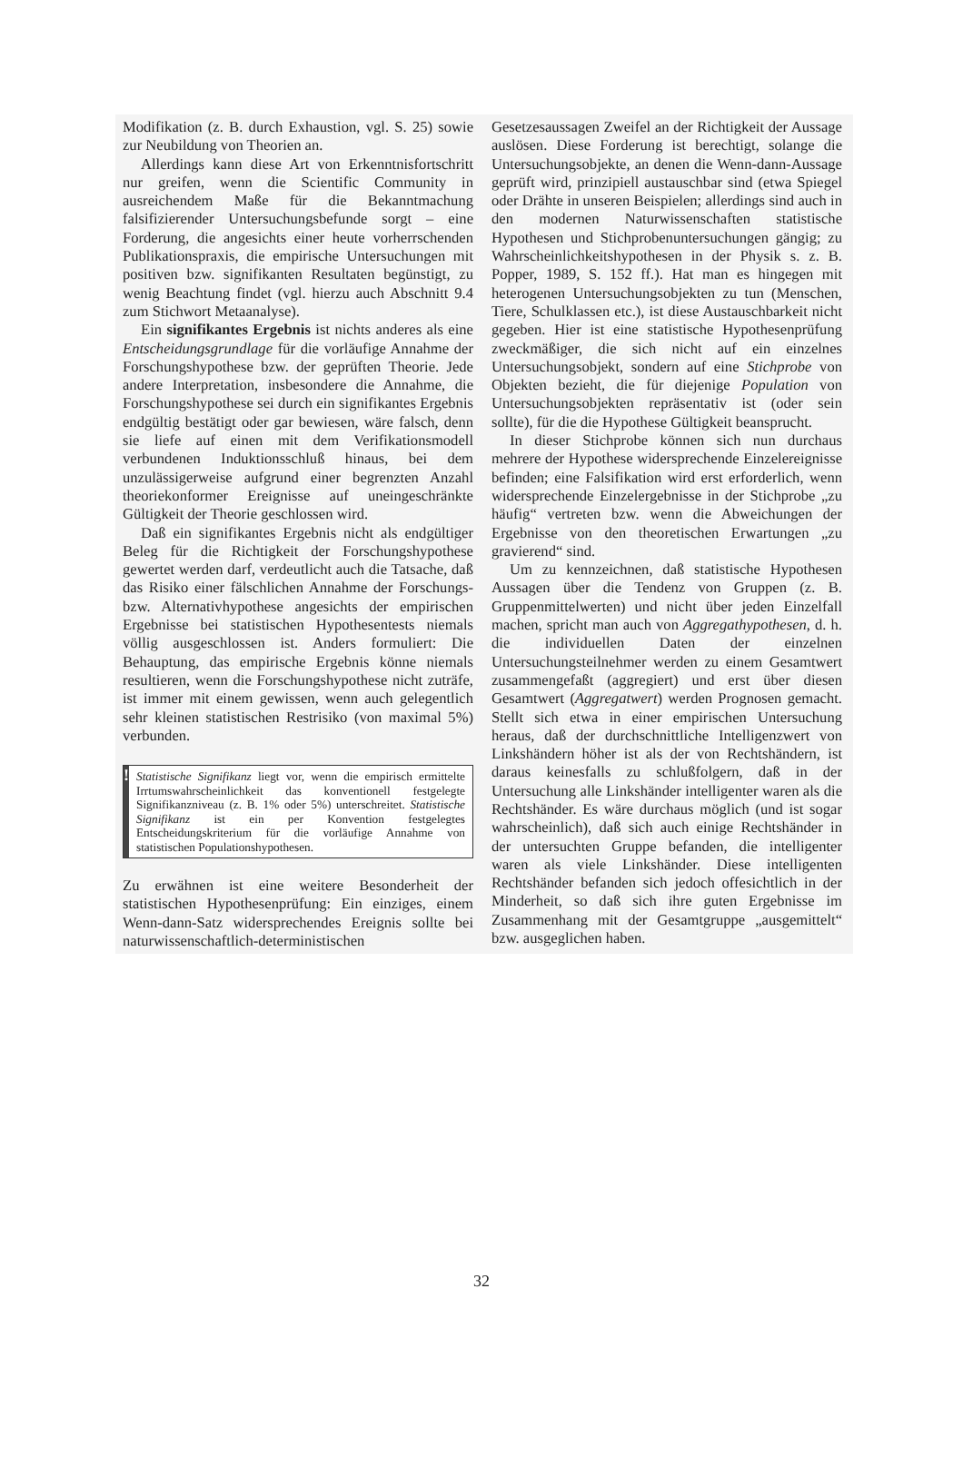Modifikation (z. B. durch Exhaustion, vgl. S. 25) sowie zur Neubildung von Theorien an.
Allerdings kann diese Art von Erkenntnisfortschritt nur greifen, wenn die Scientific Community in ausreichendem Maße für die Bekanntmachung falsifizierender Untersuchungsbefunde sorgt – eine Forderung, die angesichts einer heute vorherrschenden Publikationspraxis, die empirische Untersuchungen mit positiven bzw. signifikanten Resultaten begünstigt, zu wenig Beachtung findet (vgl. hierzu auch Abschnitt 9.4 zum Stichwort Metaanalyse).
Ein signifikantes Ergebnis ist nichts anderes als eine Entscheidungsgrundlage für die vorläufige Annahme der Forschungshypothese bzw. der geprüften Theorie. Jede andere Interpretation, insbesondere die Annahme, die Forschungshypothese sei durch ein signifikantes Ergebnis endgültig bestätigt oder gar bewiesen, wäre falsch, denn sie liefe auf einen mit dem Verifikationsmodell verbundenen Induktionsschluß hinaus, bei dem unzulässigerweise aufgrund einer begrenzten Anzahl theoriekonformer Ereignisse auf uneingeschränkte Gültigkeit der Theorie geschlossen wird.
Daß ein signifikantes Ergebnis nicht als endgültiger Beleg für die Richtigkeit der Forschungshypothese gewertet werden darf, verdeutlicht auch die Tatsache, daß das Risiko einer fälschlichen Annahme der Forschungs- bzw. Alternativhypothese angesichts der empirischen Ergebnisse bei statistischen Hypothesentests niemals völlig ausgeschlossen ist. Anders formuliert: Die Behauptung, das empirische Ergebnis könne niemals resultieren, wenn die Forschungshypothese nicht zuträfe, ist immer mit einem gewissen, wenn auch gelegentlich sehr kleinen statistischen Restrisiko (von maximal 5%) verbunden.
!
Statistische Signifikanz liegt vor, wenn die empirisch ermittelte Irrtumswahrscheinlichkeit das konventionell festgelegte Signifikanzniveau (z. B. 1% oder 5%) unterschreitet. Statistische Signifikanz ist ein per Konvention festgelegtes Entscheidungskriterium für die vorläufige Annahme von statistischen Populationshypothesen.
Zu erwähnen ist eine weitere Besonderheit der statistischen Hypothesenprüfung: Ein einziges, einem Wenn-dann-Satz widersprechendes Ereignis sollte bei naturwissenschaftlich-deterministischen
Gesetzesaussagen Zweifel an der Richtigkeit der Aussage auslösen. Diese Forderung ist berechtigt, solange die Untersuchungsobjekte, an denen die Wenn-dann-Aussage geprüft wird, prinzipiell austauschbar sind (etwa Spiegel oder Drähte in unseren Beispielen; allerdings sind auch in den modernen Naturwissenschaften statistische Hypothesen und Stichprobenuntersuchungen gängig; zu Wahrscheinlichkeitshypothesen in der Physik s. z. B. Popper, 1989, S. 152 ff.). Hat man es hingegen mit heterogenen Untersuchungsobjekten zu tun (Menschen, Tiere, Schulklassen etc.), ist diese Austauschbarkeit nicht gegeben. Hier ist eine statistische Hypothesenprüfung zweckmäßiger, die sich nicht auf ein einzelnes Untersuchungsobjekt, sondern auf eine Stichprobe von Objekten bezieht, die für diejenige Population von Untersuchungsobjekten repräsentativ ist (oder sein sollte), für die die Hypothese Gültigkeit beansprucht.
In dieser Stichprobe können sich nun durchaus mehrere der Hypothese widersprechende Einzelereignisse befinden; eine Falsifikation wird erst erforderlich, wenn widersprechende Einzelergebnisse in der Stichprobe „zu häufig“ vertreten bzw. wenn die Abweichungen der Ergebnisse von den theoretischen Erwartungen „zu gravierend“ sind.
Um zu kennzeichnen, daß statistische Hypothesen Aussagen über die Tendenz von Gruppen (z. B. Gruppenmittelwerten) und nicht über jeden Einzelfall machen, spricht man auch von Aggregathypothesen, d. h. die individuellen Daten der einzelnen Untersuchungsteilnehmer werden zu einem Gesamtwert zusammengefaßt (aggregiert) und erst über diesen Gesamtwert (Aggregatwert) werden Prognosen gemacht. Stellt sich etwa in einer empirischen Untersuchung heraus, daß der durchschnittliche Intelligenzwert von Linkshändern höher ist als der von Rechtshändern, ist daraus keinesfalls zu schlußfolgern, daß in der Untersuchung alle Linkshänder intelligenter waren als die Rechtshänder. Es wäre durchaus möglich (und ist sogar wahrscheinlich), daß sich auch einige Rechtshänder in der untersuchten Gruppe befanden, die intelligenter waren als viele Linkshänder. Diese intelligenten Rechtshänder befanden sich jedoch offesichtlich in der Minderheit, so daß sich ihre guten Ergebnisse im Zusammenhang mit der Gesamtgruppe „ausgemittelt“ bzw. ausgeglichen haben.
32